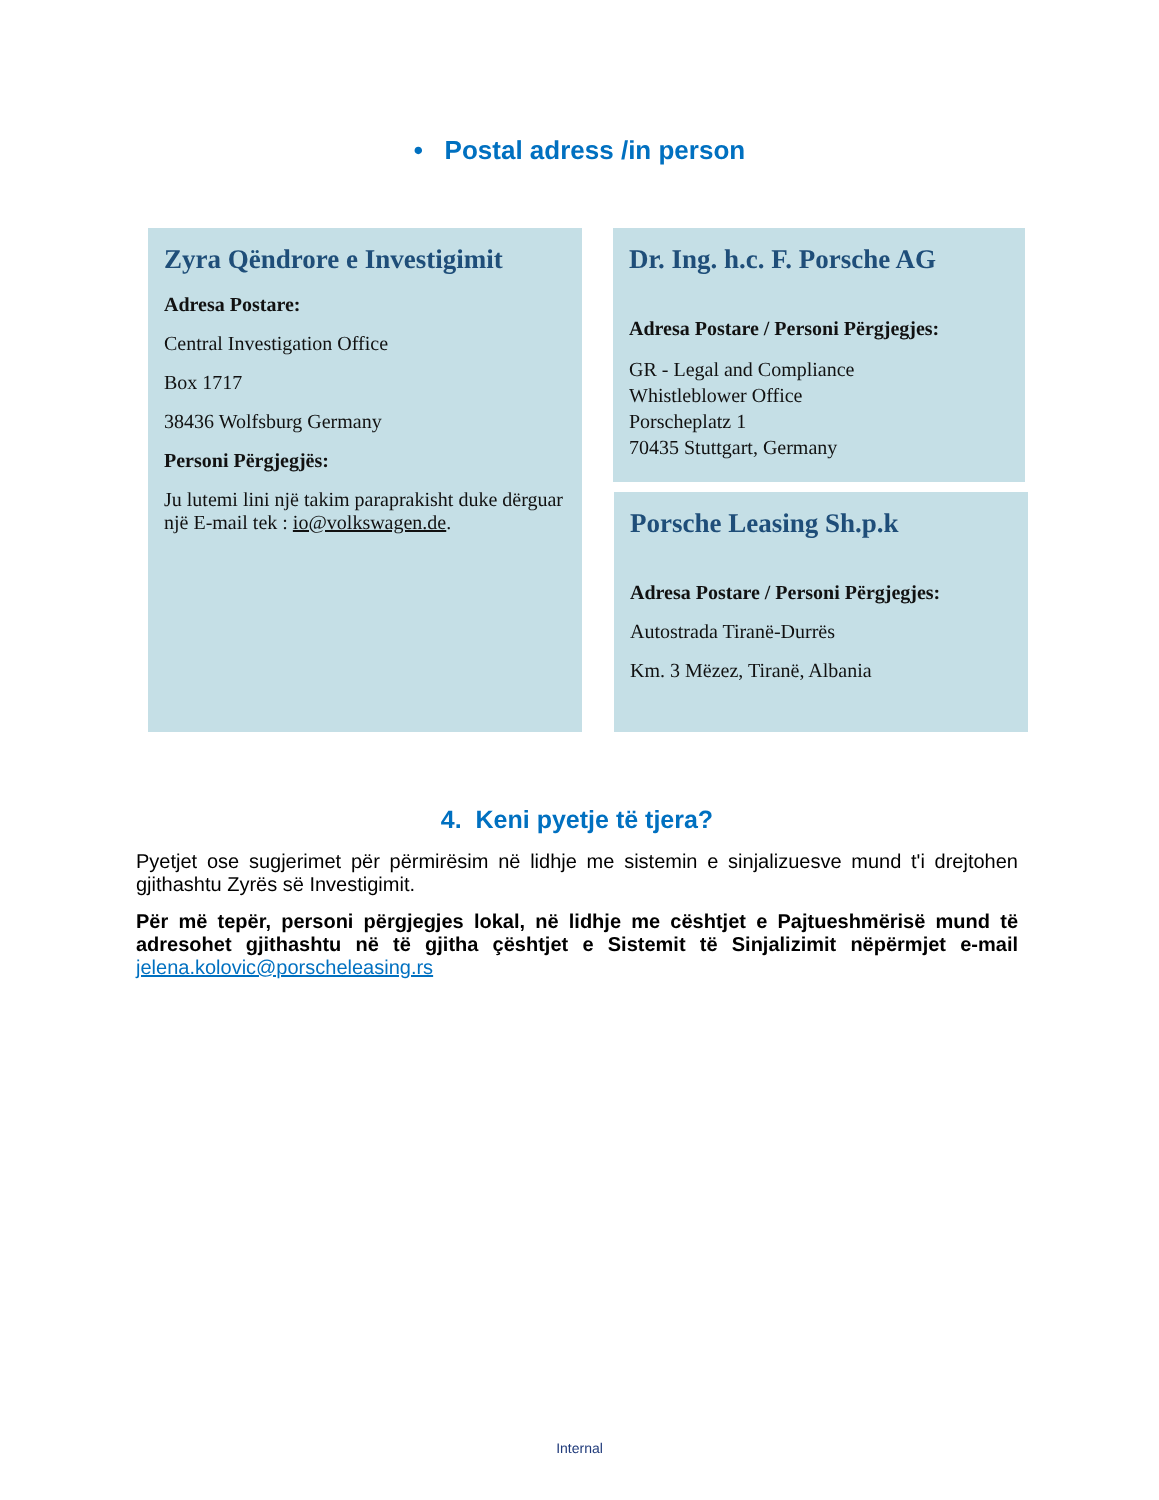• Postal adress /in person
Zyra Qëndrore e Investigimit
Adresa Postare:
Central Investigation Office
Box 1717
38436 Wolfsburg Germany
Personi Përgjegjës:
Ju lutemi lini një takim paraprakisht duke dërguar një E-mail tek : io@volkswagen.de.
Dr. Ing. h.c. F. Porsche AG
Adresa Postare / Personi Përgjegjes:
GR - Legal and Compliance
Whistleblower Office
Porscheplatz 1
70435 Stuttgart, Germany
Porsche Leasing Sh.p.k
Adresa Postare / Personi Përgjegjes:
Autostrada Tiranë-Durrës
Km. 3 Mëzez, Tiranë, Albania
4. Keni pyetje të tjera?
Pyetjet ose sugjerimet për përmirësim në lidhje me sistemin e sinjalizuesve mund t'i drejtohen gjithashtu Zyrës së Investigimit.
Për më tepër, personi përgjegjes lokal, në lidhje me cështjet e Pajtueshmërisë mund të adresohet gjithashtu në të gjitha çështjet e Sistemit të Sinjalizimit nëpërmjet e-mail jelena.kolovic@porscheleasing.rs
Internal